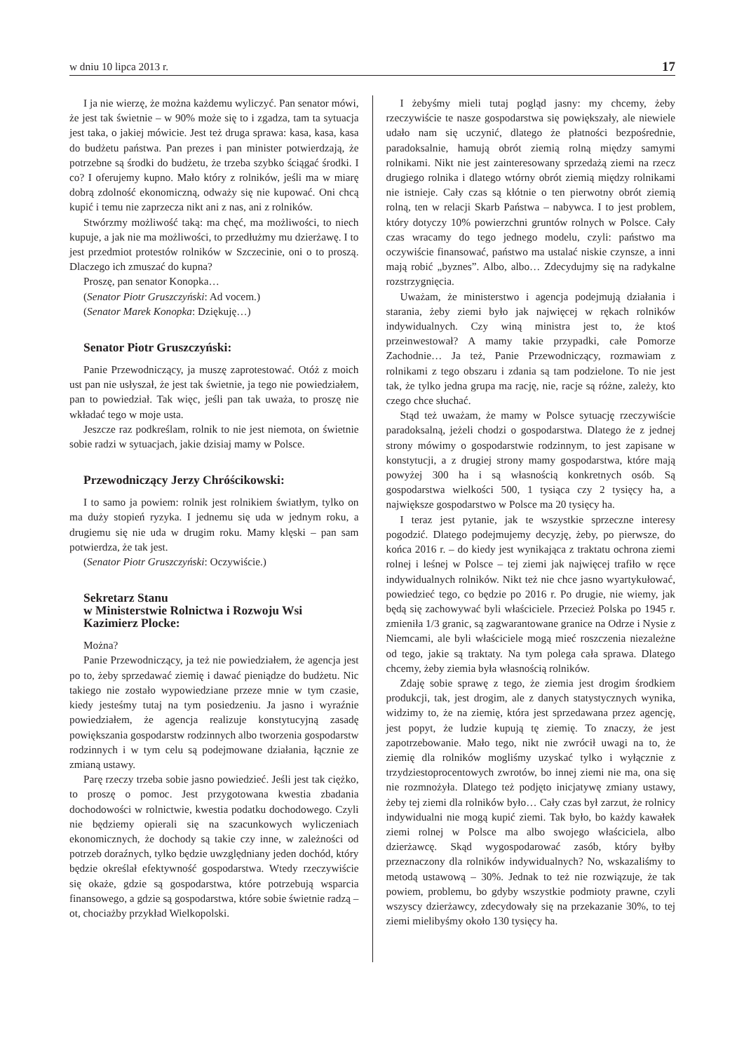w dniu 10 lipca 2013 r. 17
I ja nie wierzę, że można każdemu wyliczyć. Pan senator mówi, że jest tak świetnie – w 90% może się to i zgadza, tam ta sytuacja jest taka, o jakiej mówicie. Jest też druga sprawa: kasa, kasa, kasa do budżetu państwa. Pan prezes i pan minister potwierdzają, że potrzebne są środki do budżetu, że trzeba szybko ściągać środki. I co? I oferujemy kupno. Mało który z rolników, jeśli ma w miarę dobrą zdolność ekonomiczną, odważy się nie kupować. Oni chcą kupić i temu nie zaprzecza nikt ani z nas, ani z rolników.
Stwórzmy możliwość taką: ma chęć, ma możliwości, to niech kupuje, a jak nie ma możliwości, to przedłużmy mu dzierżawę. I to jest przedmiot protestów rolników w Szczecinie, oni o to proszą. Dlaczego ich zmuszać do kupna?
Proszę, pan senator Konopka…
(Senator Piotr Gruszczyński: Ad vocem.)
(Senator Marek Konopka: Dziękuję…)
Senator Piotr Gruszczyński:
Panie Przewodniczący, ja muszę zaprotestować. Otóż z moich ust pan nie usłyszał, że jest tak świetnie, ja tego nie powiedziałem, pan to powiedział. Tak więc, jeśli pan tak uważa, to proszę nie wkładać tego w moje usta.
Jeszcze raz podkreślam, rolnik to nie jest niemota, on świetnie sobie radzi w sytuacjach, jakie dzisiaj mamy w Polsce.
Przewodniczący Jerzy Chróścikowski:
I to samo ja powiem: rolnik jest rolnikiem światłym, tylko on ma duży stopień ryzyka. I jednemu się uda w jednym roku, a drugiemu się nie uda w drugim roku. Mamy klęski – pan sam potwierdza, że tak jest.
(Senator Piotr Gruszczyński: Oczywiście.)
Sekretarz Stanu
w Ministerstwie Rolnictwa i Rozwoju Wsi
Kazimierz Plocke:
Można?
Panie Przewodniczący, ja też nie powiedziałem, że agencja jest po to, żeby sprzedawać ziemię i dawać pieniądze do budżetu. Nic takiego nie zostało wypowiedziane przeze mnie w tym czasie, kiedy jesteśmy tutaj na tym posiedzeniu. Ja jasno i wyraźnie powiedziałem, że agencja realizuje konstytucyjną zasadę powiększania gospodarstw rodzinnych albo tworzenia gospodarstw rodzinnych i w tym celu są podejmowane działania, łącznie ze zmianą ustawy.
Parę rzeczy trzeba sobie jasno powiedzieć. Jeśli jest tak ciężko, to proszę o pomoc. Jest przygotowana kwestia zbadania dochodowości w rolnictwie, kwestia podatku dochodowego. Czyli nie będziemy opierali się na szacunkowych wyliczeniach ekonomicznych, że dochody są takie czy inne, w zależności od potrzeb doraźnych, tylko będzie uwzględniany jeden dochód, który będzie określał efektywność gospodarstwa. Wtedy rzeczywiście się okaże, gdzie są gospodarstwa, które potrzebują wsparcia finansowego, a gdzie są gospodarstwa, które sobie świetnie radzą – ot, chociażby przykład Wielkopolski.
I żebyśmy mieli tutaj pogląd jasny: my chcemy, żeby rzeczywiście te nasze gospodarstwa się powiększały, ale niewiele udało nam się uczynić, dlatego że płatności bezpośrednie, paradoksalnie, hamują obrót ziemią rolną między samymi rolnikami. Nikt nie jest zainteresowany sprzedażą ziemi na rzecz drugiego rolnika i dlatego wtórny obrót ziemią między rolnikami nie istnieje. Cały czas są kłótnie o ten pierwotny obrót ziemią rolną, ten w relacji Skarb Państwa – nabywca. I to jest problem, który dotyczy 10% powierzchni gruntów rolnych w Polsce. Cały czas wracamy do tego jednego modelu, czyli: państwo ma oczywiście finansować, państwo ma ustalać niskie czynsze, a inni mają robić „byznes”. Albo, albo… Zdecydujmy się na radykalne rozstrzygnięcia.
Uważam, że ministerstwo i agencja podejmują działania i starania, żeby ziemi było jak najwięcej w rękach rolników indywidualnych. Czy winą ministra jest to, że ktoś przeinwestował? A mamy takie przypadki, całe Pomorze Zachodnie… Ja też, Panie Przewodniczący, rozmawiam z rolnikami z tego obszaru i zdania są tam podzielone. To nie jest tak, że tylko jedna grupa ma rację, nie, racje są różne, zależy, kto czego chce słuchać.
Stąd też uważam, że mamy w Polsce sytuację rzeczywiście paradoksalną, jeżeli chodzi o gospodarstwa. Dlatego że z jednej strony mówimy o gospodarstwie rodzinnym, to jest zapisane w konstytucji, a z drugiej strony mamy gospodarstwa, które mają powyżej 300 ha i są własnością konkretnych osób. Są gospodarstwa wielkości 500, 1 tysiąca czy 2 tysięcy ha, a największe gospodarstwo w Polsce ma 20 tysięcy ha.
I teraz jest pytanie, jak te wszystkie sprzeczne interesy pogodzić. Dlatego podejmujemy decyzję, żeby, po pierwsze, do końca 2016 r. – do kiedy jest wynikająca z traktatu ochrona ziemi rolnej i leśnej w Polsce – tej ziemi jak najwięcej trafiło w ręce indywidualnych rolników. Nikt też nie chce jasno wyartykułować, powiedzieć tego, co będzie po 2016 r. Po drugie, nie wiemy, jak będą się zachowywać byli właściciele. Przecież Polska po 1945 r. zmieniła 1/3 granic, są zagwarantowane granice na Odrze i Nysie z Niemcami, ale byli właściciele mogą mieć roszczenia niezależne od tego, jakie są traktaty. Na tym polega cała sprawa. Dlatego chcemy, żeby ziemia była własnością rolników.
Zdaję sobie sprawę z tego, że ziemia jest drogim środkiem produkcji, tak, jest drogim, ale z danych statystycznych wynika, widzimy to, że na ziemię, która jest sprzedawana przez agencję, jest popyt, że ludzie kupują tę ziemię. To znaczy, że jest zapotrzebowanie. Mało tego, nikt nie zwrócił uwagi na to, że ziemię dla rolników mogliśmy uzyskać tylko i wyłącznie z trzydziestoprocentowych zwrotów, bo innej ziemi nie ma, ona się nie rozmnożyła. Dlatego też podjęto inicjatywę zmiany ustawy, żeby tej ziemi dla rolników było… Cały czas był zarzut, że rolnicy indywidualni nie mogą kupić ziemi. Tak było, bo każdy kawałek ziemi rolnej w Polsce ma albo swojego właściciela, albo dzierżawcę. Skąd wygospodarować zasób, który byłby przeznaczony dla rolników indywidualnych? No, wskazaliśmy to metodą ustawową – 30%. Jednak to też nie rozwiązuje, że tak powiem, problemu, bo gdyby wszystkie podmioty prawne, czyli wszyscy dzierżawcy, zdecydowały się na przekazanie 30%, to tej ziemi mielibyśmy około 130 tysięcy ha.